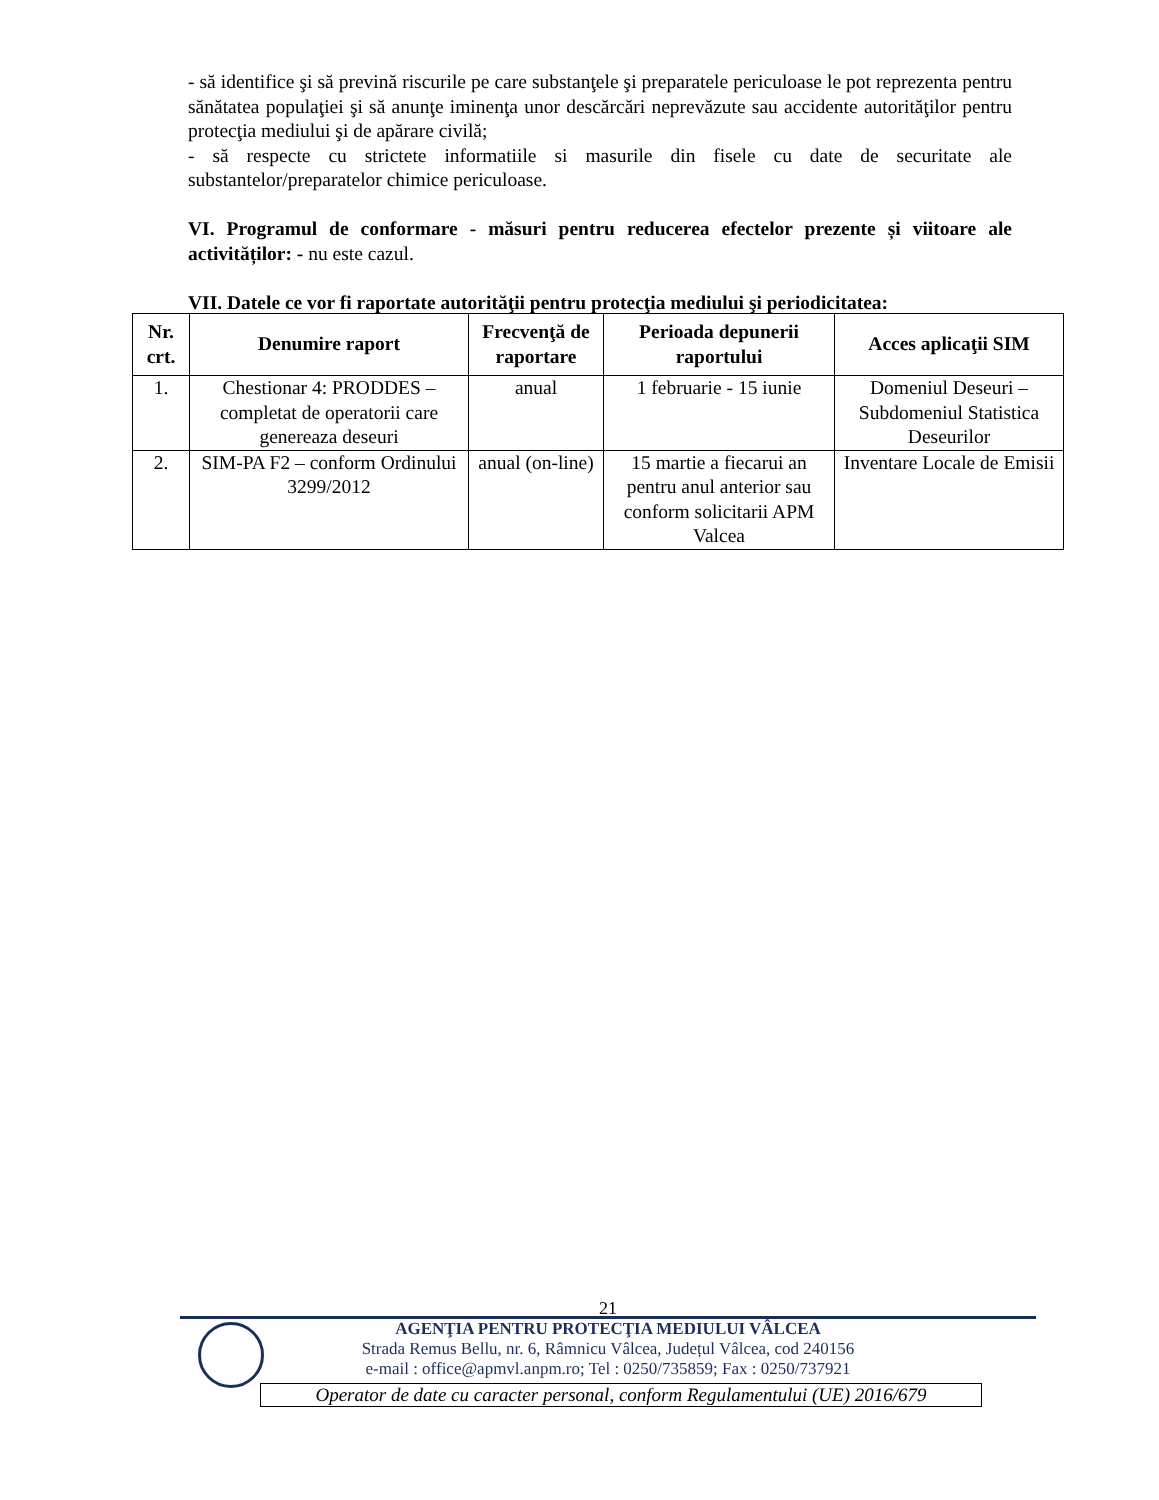- să identifice şi să prevină riscurile pe care substanţele şi preparatele periculoase le pot reprezenta pentru sănătatea populaţiei şi să anunţe iminenţa unor descărcări neprevăzute sau accidente autorităţilor pentru protecţia mediului şi de apărare civilă;
- să respecte cu strictete informatiile si masurile din fisele cu date de securitate ale substantelor/preparatelor chimice periculoase.
VI. Programul de conformare - măsuri pentru reducerea efectelor prezente și viitoare ale activităților: - nu este cazul.
VII. Datele ce vor fi raportate autorităţii pentru protecţia mediului şi periodicitatea:
| Nr. crt. | Denumire raport | Frecvenţă de raportare | Perioada depunerii raportului | Acces aplicaţii SIM |
| --- | --- | --- | --- | --- |
| 1. | Chestionar 4: PRODDES – completat de operatorii care genereaza deseuri | anual | 1 februarie - 15 iunie | Domeniul Deseuri – Subdomeniul Statistica Deseurilor |
| 2. | SIM-PA F2 – conform Ordinului 3299/2012 | anual (on-line) | 15 martie a fiecarui an pentru anul anterior sau conform solicitarii APM Valcea | Inventare Locale de Emisii |
21
AGENŢIA PENTRU PROTECŢIA MEDIULUI VÂLCEA
Strada Remus Bellu, nr. 6, Râmnicu Vâlcea, Județul Vâlcea, cod 240156
e-mail : office@apmvl.anpm.ro; Tel : 0250/735859; Fax : 0250/737921
Operator de date cu caracter personal, conform Regulamentului (UE) 2016/679